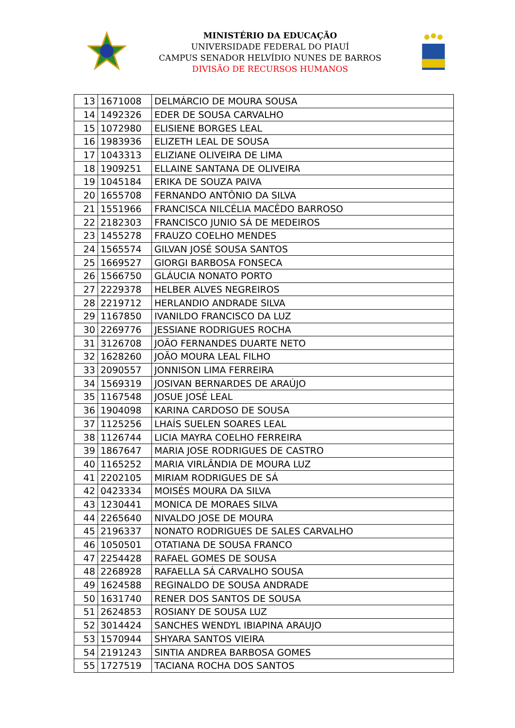MINISTÉRIO DA EDUCAÇÃO
UNIVERSIDADE FEDERAL DO PIAUÍ
CAMPUS SENADOR HELVÍDIO NUNES DE BARROS
DIVISÃO DE RECURSOS HUMANOS
| 13 | 1671008 | DELMÁRCIO DE MOURA SOUSA |
| 14 | 1492326 | EDER DE SOUSA CARVALHO |
| 15 | 1072980 | ELISIENE BORGES LEAL |
| 16 | 1983936 | ELIZETH LEAL DE SOUSA |
| 17 | 1043313 | ELIZIANE OLIVEIRA DE LIMA |
| 18 | 1909251 | ELLAINE SANTANA DE OLIVEIRA |
| 19 | 1045184 | ERIKA DE SOUZA PAIVA |
| 20 | 1655708 | FERNANDO ANTÔNIO DA SILVA |
| 21 | 1551966 | FRANCISCA NILCÉLIA MACÊDO BARROSO |
| 22 | 2182303 | FRANCISCO JUNIO SÁ DE MEDEIROS |
| 23 | 1455278 | FRAUZO COELHO MENDES |
| 24 | 1565574 | GILVAN JOSÉ SOUSA SANTOS |
| 25 | 1669527 | GIORGI BARBOSA FONSECA |
| 26 | 1566750 | GLÁUCIA NONATO PORTO |
| 27 | 2229378 | HELBER ALVES NEGREIROS |
| 28 | 2219712 | HERLANDIO ANDRADE SILVA |
| 29 | 1167850 | IVANILDO FRANCISCO DA LUZ |
| 30 | 2269776 | JESSIANE RODRIGUES ROCHA |
| 31 | 3126708 | JOÃO FERNANDES DUARTE NETO |
| 32 | 1628260 | JOÃO MOURA LEAL FILHO |
| 33 | 2090557 | JONNISON LIMA FERREIRA |
| 34 | 1569319 | JOSIVAN BERNARDES DE ARAÚJO |
| 35 | 1167548 | JOSUE JOSÉ LEAL |
| 36 | 1904098 | KARINA CARDOSO DE SOUSA |
| 37 | 1125256 | LHAÍS SUELEN SOARES LEAL |
| 38 | 1126744 | LICIA MAYRA COELHO FERREIRA |
| 39 | 1867647 | MARIA JOSE RODRIGUES DE CASTRO |
| 40 | 1165252 | MARIA VIRLÂNDIA DE MOURA LUZ |
| 41 | 2202105 | MIRIAM RODRIGUES DE SÁ |
| 42 | 0423334 | MOISÉS MOURA DA SILVA |
| 43 | 1230441 | MONICA DE MORAES SILVA |
| 44 | 2265640 | NIVALDO JOSE DE MOURA |
| 45 | 2196337 | NONATO RODRIGUES DE SALES CARVALHO |
| 46 | 1050501 | OTATIANA DE SOUSA FRANCO |
| 47 | 2254428 | RAFAEL GOMES DE SOUSA |
| 48 | 2268928 | RAFAELLA SÁ CARVALHO SOUSA |
| 49 | 1624588 | REGINALDO DE SOUSA ANDRADE |
| 50 | 1631740 | RENER DOS SANTOS DE SOUSA |
| 51 | 2624853 | ROSIANY DE SOUSA LUZ |
| 52 | 3014424 | SANCHES WENDYL IBIAPINA ARAUJO |
| 53 | 1570944 | SHYARA SANTOS VIEIRA |
| 54 | 2191243 | SINTIA ANDREA BARBOSA GOMES |
| 55 | 1727519 | TACIANA ROCHA DOS SANTOS |